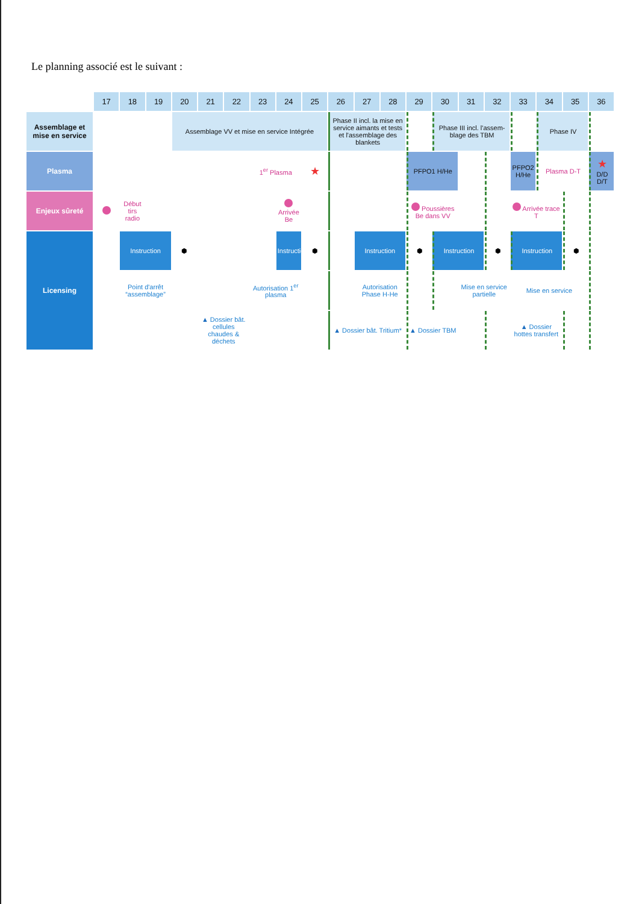Le planning associé est le suivant :
| | 17 | 18 | 19 | 20 | 21 | 22 | 23 | 24 | 25 | 26 | 27 | 28 | 29 | 30 | 31 | 32 | 33 | 34 | 35 | 36 |
| --- | --- | --- | --- | --- | --- | --- | --- | --- | --- | --- | --- | --- | --- | --- | --- | --- | --- | --- | --- | --- |
| Assemblage et mise en service | | | | Assemblage VV et mise en service Intégrée | | | | | | Phase II incl. la mise en service aimants et tests et l'assemblage des blankets | | | | Phase III incl. l'assem-blage des TBM | | | | Phase IV | | |
| Plasma | | | | | | | 1<sup>er</sup> Plasma | | ★ | | | | PFPO1 H/He | | | | PFPO2 H/He | Plasma D-T | | ★ D/D D/T |
| Enjeux sûreté | | Début tirs radio | | | | | | Arrivée Be | | | | | Poussières Be dans VV | | | | Arrivée trace T | | | |
| Licensing | | Instruction | | ⬢ | | | | Instruction | ⬢ | | Instruction | | ⬢ | Instruction | | ⬢ | Instruction | | ⬢ | |
| | | Point d'arrêt “assemblage” | | | | | Autorisation 1<sup>er</sup> plasma | | | | Autorisation Phase H-He | | | | Mise en service partielle | | Mise en service | | | |
| | | | | | ▲ Dossier bât. cellules chaudes & déchets | | | | | ▲ Dossier bât. Tritium* | | | ▲ Dossier TBM | | | | ▲ Dossier hottes transfert | | | |